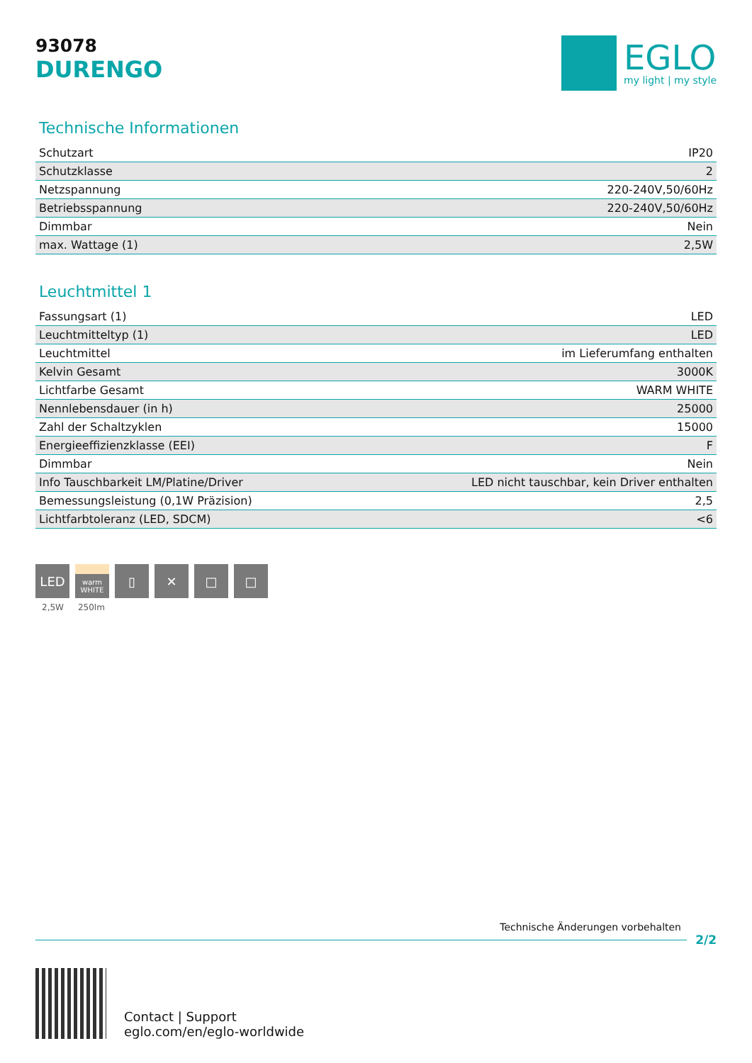93078
DURENGO
EGLO
my light | my style
Technische Informationen
| Schutzart | IP20 |
| Schutzklasse | 2 |
| Netzspannung | 220-240V,50/60Hz |
| Betriebsspannung | 220-240V,50/60Hz |
| Dimmbar | Nein |
| max. Wattage (1) | 2,5W |
Leuchtmittel 1
| Fassungsart (1) | LED |
| Leuchtmitteltyp (1) | LED |
| Leuchtmittel | im Lieferumfang enthalten |
| Kelvin Gesamt | 3000K |
| Lichtfarbe Gesamt | WARM WHITE |
| Nennlebensdauer (in h) | 25000 |
| Zahl der Schaltzyklen | 15000 |
| Energieeffizienzklasse (EEI) | F |
| Dimmbar | Nein |
| Info Tauschbarkeit LM/Platine/Driver | LED nicht tauschbar, kein Driver enthalten |
| Bemessungsleistung (0,1W Präzision) | 2,5 |
| Lichtfarbtoleranz (LED, SDCM) | <6 |
LED
warm
WHITE
▯ ✕ □ □
2,5W 250lm
Technische Änderungen vorbehalten
2/2
Contact | Support
eglo.com/en/eglo-worldwide